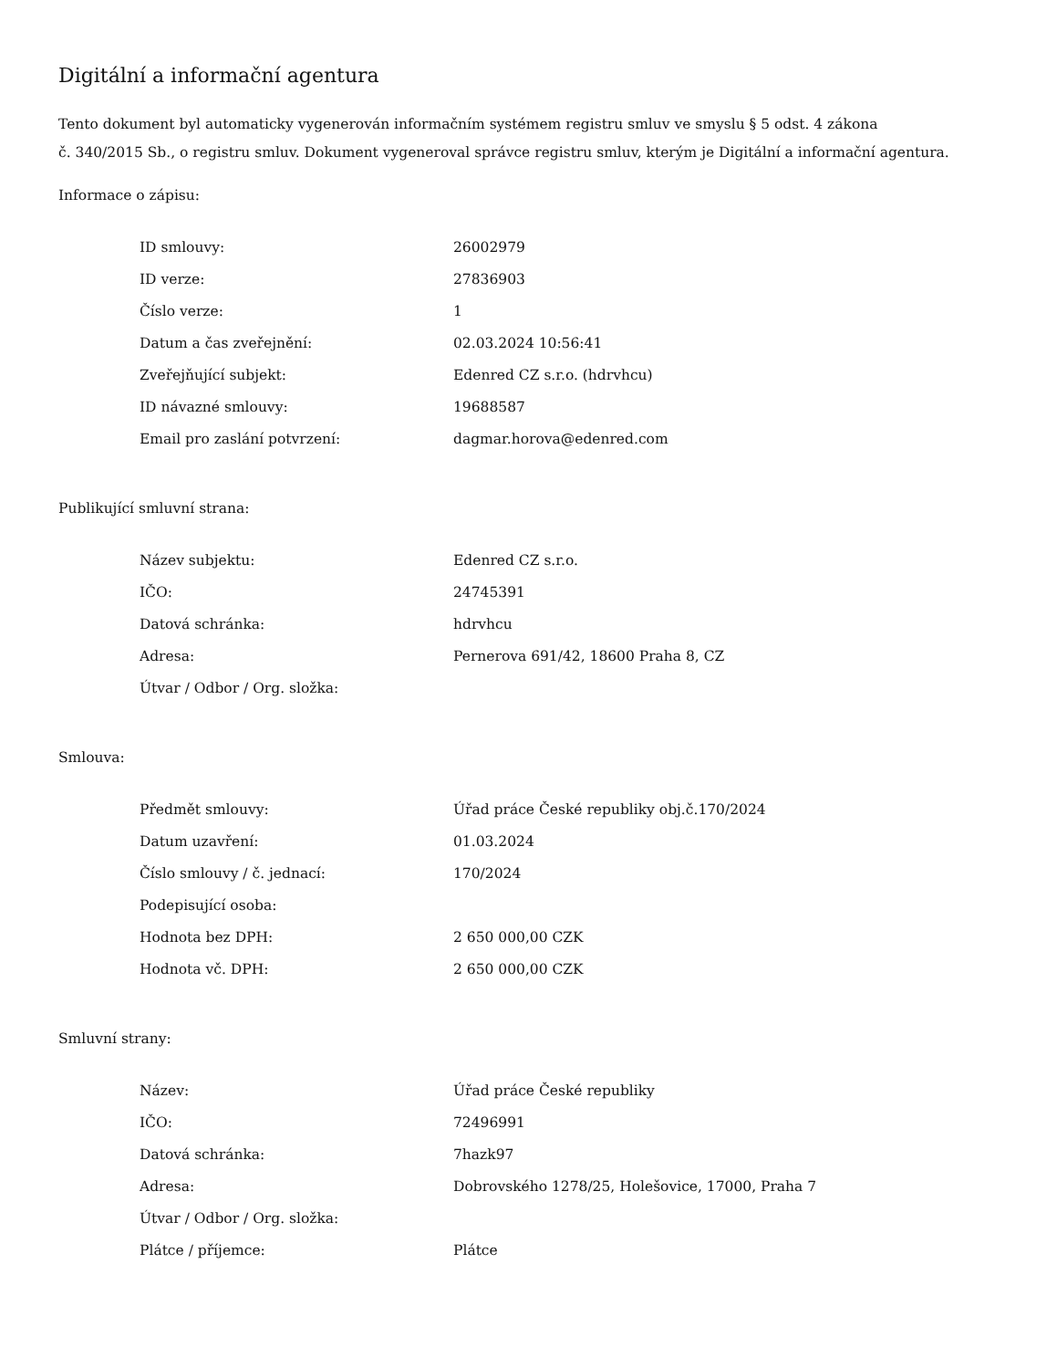Digitální a informační agentura
Tento dokument byl automaticky vygenerován informačním systémem registru smluv ve smyslu § 5 odst. 4 zákona
č. 340/2015 Sb., o registru smluv. Dokument vygeneroval správce registru smluv, kterým je Digitální a informační agentura.
Informace o zápisu:
| ID smlouvy: | 26002979 |
| ID verze: | 27836903 |
| Číslo verze: | 1 |
| Datum a čas zveřejnění: | 02.03.2024 10:56:41 |
| Zveřejňující subjekt: | Edenred CZ s.r.o. (hdrvhcu) |
| ID návazné smlouvy: | 19688587 |
| Email pro zaslání potvrzení: | dagmar.horova@edenred.com |
Publikující smluvní strana:
| Název subjektu: | Edenred CZ s.r.o. |
| IČO: | 24745391 |
| Datová schránka: | hdrvhcu |
| Adresa: | Pernerova 691/42, 18600 Praha 8, CZ |
| Útvar / Odbor / Org. složka: | |
Smlouva:
| Předmět smlouvy: | Úřad práce České republiky obj.č.170/2024 |
| Datum uzavření: | 01.03.2024 |
| Číslo smlouvy / č. jednací: | 170/2024 |
| Podepisující osoba: | |
| Hodnota bez DPH: | 2 650 000,00 CZK |
| Hodnota vč. DPH: | 2 650 000,00 CZK |
Smluvní strany:
| Název: | Úřad práce České republiky |
| IČO: | 72496991 |
| Datová schránka: | 7hazk97 |
| Adresa: | Dobrovského 1278/25, Holešovice, 17000, Praha 7 |
| Útvar / Odbor / Org. složka: | |
| Plátce / příjemce: | Plátce |